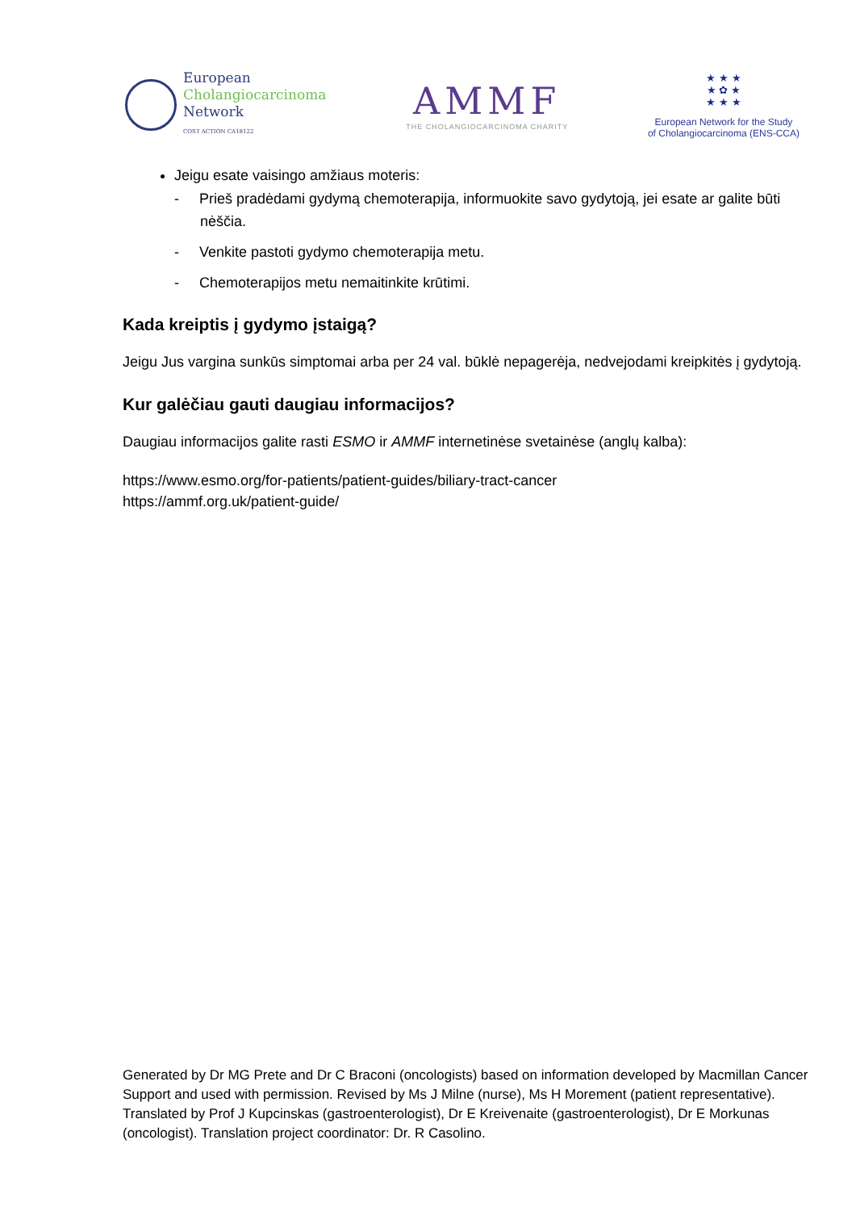European
Cholangiocarcinoma
Network
COST ACTION CA18122
AMMF
THE CHOLANGIOCARCINOMA CHARITY
★ ★ ★
★ ✿ ★
★ ★ ★
European Network for the Study
of Cholangiocarcinoma (ENS-CCA)
Jeigu esate vaisingo amžiaus moteris:
- Prieš pradėdami gydymą chemoterapija, informuokite savo gydytoją, jei esate ar galite būti nėščia.
- Venkite pastoti gydymo chemoterapija metu.
- Chemoterapijos metu nemaitinkite krūtimi.
Kada kreiptis į gydymo įstaigą?
Jeigu Jus vargina sunkūs simptomai arba per 24 val. būklė nepagerėja, nedvejodami kreipkitės į gydytoją.
Kur galėčiau gauti daugiau informacijos?
Daugiau informacijos galite rasti ESMO ir AMMF internetinėse svetainėse (anglų kalba):
https://www.esmo.org/for-patients/patient-guides/biliary-tract-cancer
https://ammf.org.uk/patient-guide/
Generated by Dr MG Prete and Dr C Braconi (oncologists) based on information developed by Macmillan Cancer Support and used with permission. Revised by Ms J Milne (nurse), Ms H Morement (patient representative). Translated by Prof J Kupcinskas (gastroenterologist), Dr E Kreivenaite (gastroenterologist), Dr E Morkunas (oncologist). Translation project coordinator: Dr. R Casolino.